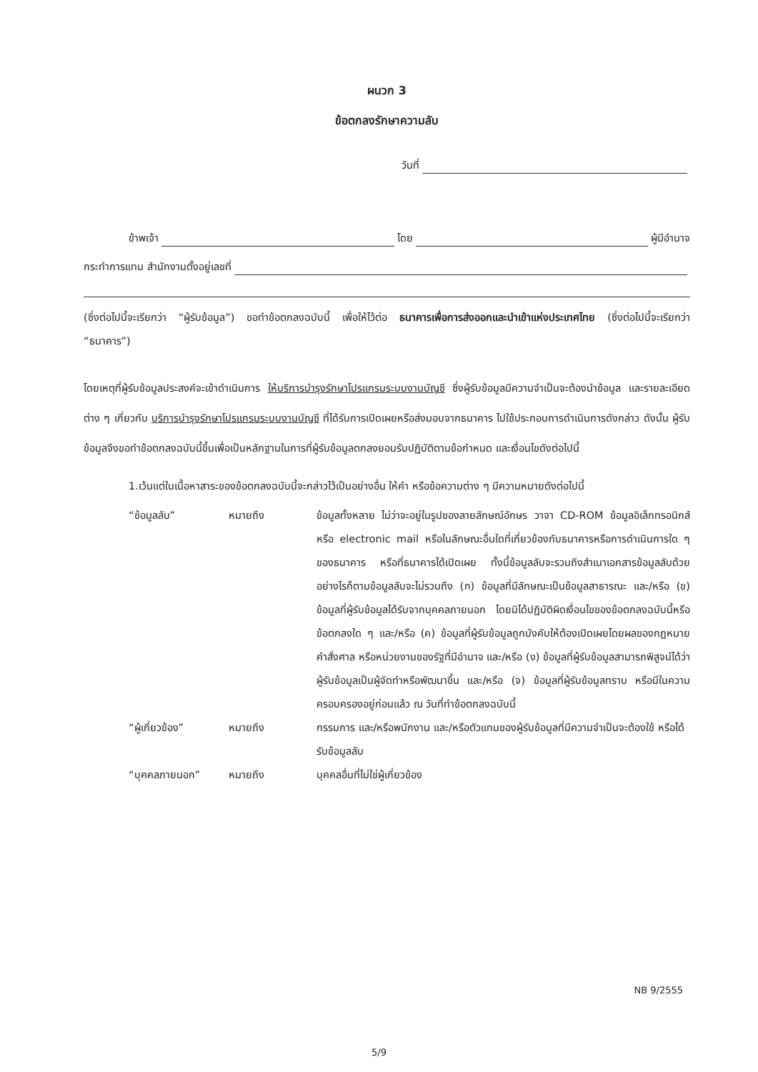ผนวก 3
ข้อตกลงรักษาความลับ
วันที่
ข้าพเจ้า โดย ผู้มีอำนาจ
กระทำการแทน สำนักงานตั้งอยู่เลขที่
(ซึ่งต่อไปนี้จะเรียกว่า “ผู้รับข้อมูล”) ขอทำข้อตกลงฉบับนี้ เพื่อให้ไว้ต่อ ธนาคารเพื่อการส่งออกและนำเข้าแห่งประเทศไทย (ซึ่งต่อไปนี้จะเรียกว่า “ธนาคาร”)
โดยเหตุที่ผู้รับข้อมูลประสงค์จะเข้าดำเนินการ ให้บริการบำรุงรักษาโปรแกรมระบบงานบัญชี ซึ่งผู้รับข้อมูลมีความจำเป็นจะต้องนำข้อมูล และรายละเอียดต่าง ๆ เกี่ยวกับ บริการบำรุงรักษาโปรแกรมระบบงานบัญชี ที่ได้รับการเปิดเผยหรือส่งมอบจากธนาคาร ไปใช้ประกอบการดำเนินการดังกล่าว ดังนั้น ผู้รับข้อมูลจึงขอทำข้อตกลงฉบับนี้ขึ้นเพื่อเป็นหลักฐานในการที่ผู้รับข้อมูลตกลงยอมรับปฏิบัติตามข้อกำหนด และเงื่อนไขดังต่อไปนี้
1.เว้นแต่ในเนื้อหาสาระของข้อตกลงฉบับนี้จะกล่าวไว้เป็นอย่างอื่น ให้คำ หรือข้อความต่าง ๆ มีความหมายดังต่อไปนี้
| | “ข้อมูลลับ” | หมายถึง | ข้อมูลทั้งหลาย ไม่ว่าจะอยู่ในรูปของลายลักษณ์อักษร วาจา CD-ROM ข้อมูลอิเล็กทรอนิกส์ หรือ electronic mail หรือในลักษณะอื่นใดที่เกี่ยวข้องกับธนาคารหรือการดำเนินการใด ๆ ของธนาคาร หรือที่ธนาคารได้เปิดเผย ทั้งนี้ข้อมูลลับจะรวมถึงสำเนาเอกสารข้อมูลลับด้วย อย่างไรก็ตามข้อมูลลับจะไม่รวมถึง (ก) ข้อมูลที่มีลักษณะเป็นข้อมูลสาธารณะ และ/หรือ (ข) ข้อมูลที่ผู้รับข้อมูลได้รับจากบุคคลภายนอก โดยมิได้ปฏิบัติผิดเงื่อนไขของข้อตกลงฉบับนี้หรือข้อตกลงใด ๆ และ/หรือ (ค) ข้อมูลที่ผู้รับข้อมูลถูกบังคับให้ต้องเปิดเผยโดยผลของกฎหมาย คำสั่งศาล หรือหน่วยงานของรัฐที่มีอำนาจ และ/หรือ (ง) ข้อมูลที่ผู้รับข้อมูลสามารถพิสูจน์ได้ว่าผู้รับข้อมูลเป็นผู้จัดทำหรือพัฒนาขึ้น และ/หรือ (จ) ข้อมูลที่ผู้รับข้อมูลทราบ หรือมีในความครอบครองอยู่ก่อนแล้ว ณ วันที่ทำข้อตกลงฉบับนี้ |
| | “ผู้เกี่ยวข้อง” | หมายถึง | กรรมการ และ/หรือพนักงาน และ/หรือตัวแทนของผู้รับข้อมูลที่มีความจำเป็นจะต้องใช้ หรือได้รับข้อมูลลับ |
| | “บุคคลภายนอก” | หมายถึง | บุคคลอื่นที่ไม่ใช่ผู้เกี่ยวข้อง |
NB 9/2555
5/9